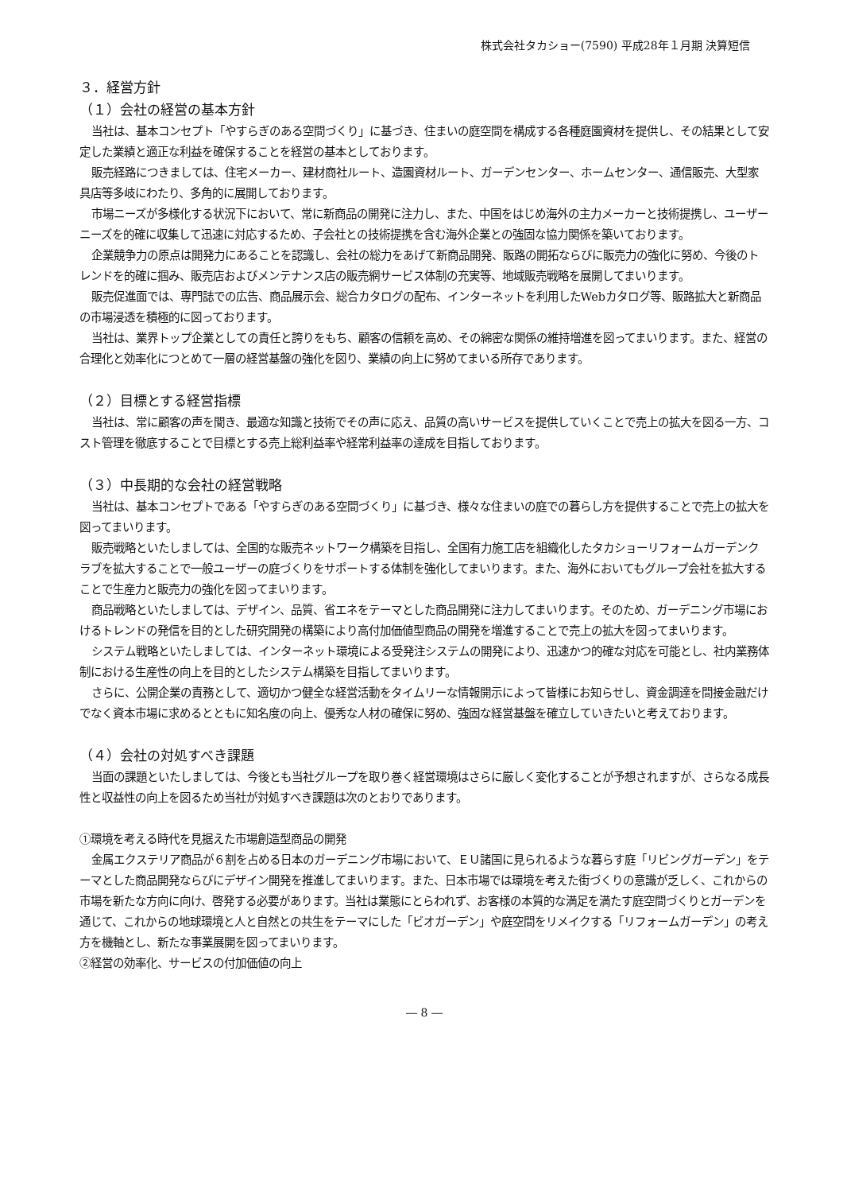株式会社タカショー(7590) 平成28年１月期 決算短信
３．経営方針
（１）会社の経営の基本方針
当社は、基本コンセプト「やすらぎのある空間づくり」に基づき、住まいの庭空間を構成する各種庭園資材を提供し、その結果として安定した業績と適正な利益を確保することを経営の基本としております。
販売経路につきましては、住宅メーカー、建材商社ルート、造園資材ルート、ガーデンセンター、ホームセンター、通信販売、大型家具店等多岐にわたり、多角的に展開しております。
市場ニーズが多様化する状況下において、常に新商品の開発に注力し、また、中国をはじめ海外の主力メーカーと技術提携し、ユーザーニーズを的確に収集して迅速に対応するため、子会社との技術提携を含む海外企業との強固な協力関係を築いております。
企業競争力の原点は開発力にあることを認識し、会社の総力をあげて新商品開発、販路の開拓ならびに販売力の強化に努め、今後のトレンドを的確に掴み、販売店およびメンテナンス店の販売網サービス体制の充実等、地域販売戦略を展開してまいります。
販売促進面では、専門誌での広告、商品展示会、総合カタログの配布、インターネットを利用したWebカタログ等、販路拡大と新商品の市場浸透を積極的に図っております。
当社は、業界トップ企業としての責任と誇りをもち、顧客の信頼を高め、その綿密な関係の維持増進を図ってまいります。また、経営の合理化と効率化につとめて一層の経営基盤の強化を図り、業績の向上に努めてまいる所存であります。
（２）目標とする経営指標
当社は、常に顧客の声を聞き、最適な知識と技術でその声に応え、品質の高いサービスを提供していくことで売上の拡大を図る一方、コスト管理を徹底することで目標とする売上総利益率や経常利益率の達成を目指しております。
（３）中長期的な会社の経営戦略
当社は、基本コンセプトである「やすらぎのある空間づくり」に基づき、様々な住まいの庭での暮らし方を提供することで売上の拡大を図ってまいります。
販売戦略といたしましては、全国的な販売ネットワーク構築を目指し、全国有力施工店を組織化したタカショーリフォームガーデンクラブを拡大することで一般ユーザーの庭づくりをサポートする体制を強化してまいります。また、海外においてもグループ会社を拡大することで生産力と販売力の強化を図ってまいります。
商品戦略といたしましては、デザイン、品質、省エネをテーマとした商品開発に注力してまいります。そのため、ガーデニング市場におけるトレンドの発信を目的とした研究開発の構築により高付加価値型商品の開発を増進することで売上の拡大を図ってまいります。
システム戦略といたしましては、インターネット環境による受発注システムの開発により、迅速かつ的確な対応を可能とし、社内業務体制における生産性の向上を目的としたシステム構築を目指してまいります。
さらに、公開企業の責務として、適切かつ健全な経営活動をタイムリーな情報開示によって皆様にお知らせし、資金調達を間接金融だけでなく資本市場に求めるとともに知名度の向上、優秀な人材の確保に努め、強固な経営基盤を確立していきたいと考えております。
（４）会社の対処すべき課題
当面の課題といたしましては、今後とも当社グループを取り巻く経営環境はさらに厳しく変化することが予想されますが、さらなる成長性と収益性の向上を図るため当社が対処すべき課題は次のとおりであります。
①環境を考える時代を見据えた市場創造型商品の開発
金属エクステリア商品が６割を占める日本のガーデニング市場において、ＥＵ諸国に見られるような暮らす庭「リビングガーデン」をテーマとした商品開発ならびにデザイン開発を推進してまいります。また、日本市場では環境を考えた街づくりの意識が乏しく、これからの市場を新たな方向に向け、啓発する必要があります。当社は業態にとらわれず、お客様の本質的な満足を満たす庭空間づくりとガーデンを通じて、これからの地球環境と人と自然との共生をテーマにした「ビオガーデン」や庭空間をリメイクする「リフォームガーデン」の考え方を機軸とし、新たな事業展開を図ってまいります。
②経営の効率化、サービスの付加価値の向上
― 8 ―